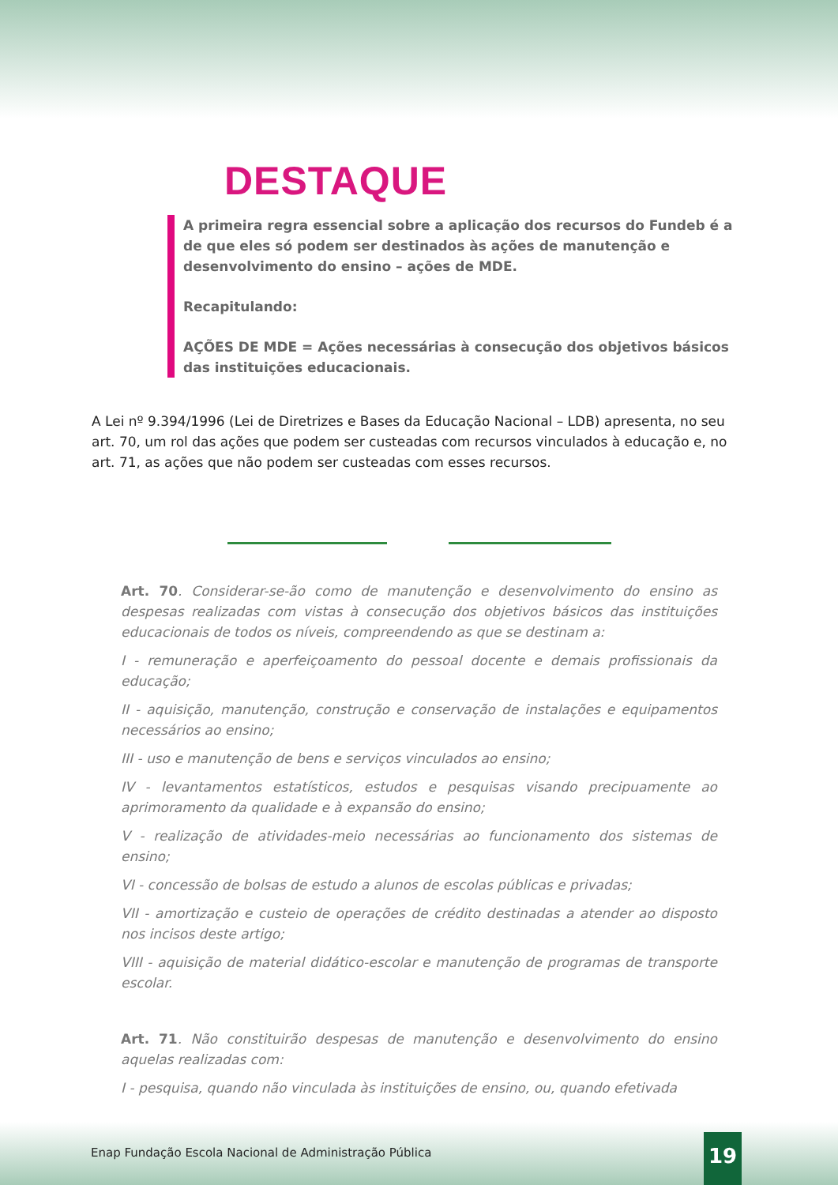DESTAQUE
A primeira regra essencial sobre a aplicação dos recursos do Fundeb é a de que eles só podem ser destinados às ações de manutenção e desenvolvimento do ensino – ações de MDE.
Recapitulando:
AÇÕES DE MDE = Ações necessárias à consecução dos objetivos básicos das instituições educacionais.
A Lei nº 9.394/1996 (Lei de Diretrizes e Bases da Educação Nacional – LDB) apresenta, no seu art. 70, um rol das ações que podem ser custeadas com recursos vinculados à educação e, no art. 71, as ações que não podem ser custeadas com esses recursos.
Art. 70. Considerar-se-ão como de manutenção e desenvolvimento do ensino as despesas realizadas com vistas à consecução dos objetivos básicos das instituições educacionais de todos os níveis, compreendendo as que se destinam a:
I - remuneração e aperfeiçoamento do pessoal docente e demais profissionais da educação;
II - aquisição, manutenção, construção e conservação de instalações e equipamentos necessários ao ensino;
III - uso e manutenção de bens e serviços vinculados ao ensino;
IV - levantamentos estatísticos, estudos e pesquisas visando precipuamente ao aprimoramento da qualidade e à expansão do ensino;
V - realização de atividades-meio necessárias ao funcionamento dos sistemas de ensino;
VI - concessão de bolsas de estudo a alunos de escolas públicas e privadas;
VII - amortização e custeio de operações de crédito destinadas a atender ao disposto nos incisos deste artigo;
VIII - aquisição de material didático-escolar e manutenção de programas de transporte escolar.
Art. 71. Não constituirão despesas de manutenção e desenvolvimento do ensino aquelas realizadas com:
I - pesquisa, quando não vinculada às instituições de ensino, ou, quando efetivada
Enap Fundação Escola Nacional de Administração Pública
19